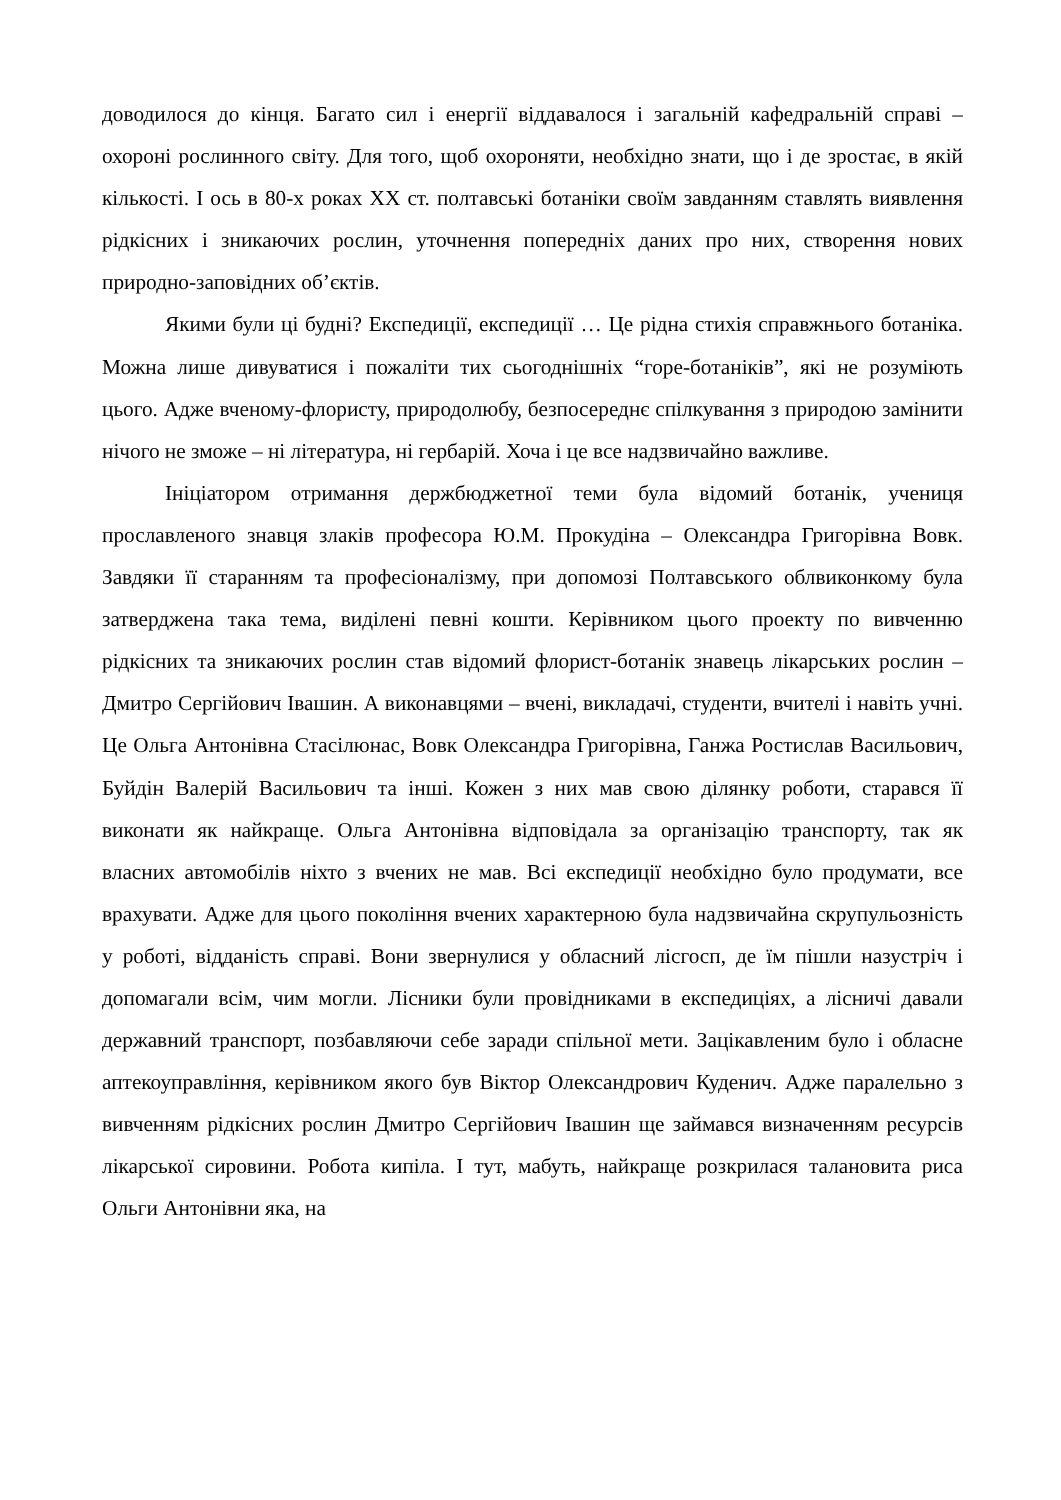доводилося до кінця. Багато сил і енергії віддавалося і загальній кафедральній справі – охороні рослинного світу. Для того, щоб охороняти, необхідно знати, що і де зростає, в якій кількості. І ось в 80-х роках ХХ ст. полтавські ботаніки своїм завданням ставлять виявлення рідкісних і зникаючих рослин, уточнення попередніх даних про них, створення нових природно-заповідних об’єктів.
Якими були ці будні? Експедиції, експедиції … Це рідна стихія справжнього ботаніка. Можна лише дивуватися і пожаліти тих сьогоднішніх “горе-ботаніків”, які не розуміють цього. Адже вченому-флористу, природолюбу, безпосереднє спілкування з природою замінити нічого не зможе – ні література, ні гербарій. Хоча і це все надзвичайно важливе.
Ініціатором отримання держбюджетної теми була відомий ботанік, учениця прославленого знавця злаків професора Ю.М. Прокудіна – Олександра Григорівна Вовк. Завдяки її старанням та професіоналізму, при допомозі Полтавського облвиконкому була затверджена така тема, виділені певні кошти. Керівником цього проекту по вивченню рідкісних та зникаючих рослин став відомий флорист-ботанік знавець лікарських рослин – Дмитро Сергійович Івашин. А виконавцями – вчені, викладачі, студенти, вчителі і навіть учні. Це Ольга Антонівна Стасілюнас, Вовк Олександра Григорівна, Ганжа Ростислав Васильович, Буйдін Валерій Васильович та інші. Кожен з них мав свою ділянку роботи, старався її виконати як найкраще. Ольга Антонівна відповідала за організацію транспорту, так як власних автомобілів ніхто з вчених не мав. Всі експедиції необхідно було продумати, все врахувати. Адже для цього покоління вчених характерною була надзвичайна скрупульозність у роботі, відданість справі. Вони звернулися у обласний лісгосп, де їм пішли назустріч і допомагали всім, чим могли. Лісники були провідниками в експедиціях, а лісничі давали державний транспорт, позбавляючи себе заради спільної мети. Зацікавленим було і обласне аптекоуправління, керівником якого був Віктор Олександрович Куденич. Адже паралельно з вивченням рідкісних рослин Дмитро Сергійович Івашин ще займався визначенням ресурсів лікарської сировини. Робота кипіла. І тут, мабуть, найкраще розкрилася талановита риса Ольги Антонівни яка, на